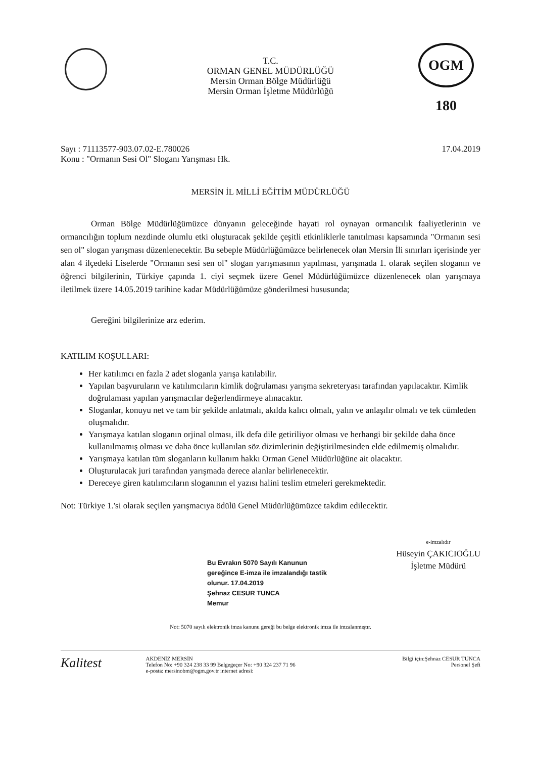OGM 180
T.C.
ORMAN GENEL MÜDÜRLÜĞÜ
Mersin Orman Bölge Müdürlüğü
Mersin Orman İşletme Müdürlüğü
Sayı : 71113577-903.07.02-E.780026
Konu : "Ormanın Sesi Ol" Sloganı Yarışması Hk.
17.04.2019
MERSİN İL MİLLİ EĞİTİM MÜDÜRLÜĞÜ
Orman Bölge Müdürlüğümüzce dünyanın geleceğinde hayati rol oynayan ormancılık faaliyetlerinin ve ormancılığın toplum nezdinde olumlu etki oluşturacak şekilde çeşitli etkinliklerle tanıtılması kapsamında "Ormanın sesi sen ol" slogan yarışması düzenlenecektir. Bu sebeple Müdürlüğümüzce belirlenecek olan Mersin İli sınırları içerisinde yer alan 4 ilçedeki Liselerde "Ormanın sesi sen ol" slogan yarışmasının yapılması, yarışmada 1. olarak seçilen sloganın ve öğrenci bilgilerinin, Türkiye çapında 1. ciyi seçmek üzere Genel Müdürlüğümüzce düzenlenecek olan yarışmaya iletilmek üzere 14.05.2019 tarihine kadar Müdürlüğümüze gönderilmesi hususunda;
Gereğini bilgilerinize arz ederim.
KATILIM KOŞULLARI:
Her katılımcı en fazla 2 adet sloganla yarışa katılabilir.
Yapılan başvuruların ve katılımcıların kimlik doğrulaması yarışma sekreteryası tarafından yapılacaktır. Kimlik doğrulaması yapılan yarışmacılar değerlendirmeye alınacaktır.
Sloganlar, konuyu net ve tam bir şekilde anlatmalı, akılda kalıcı olmalı, yalın ve anlaşılır olmalı ve tek cümleden oluşmalıdır.
Yarışmaya katılan sloganın orjinal olması, ilk defa dile getiriliyor olması ve herhangi bir şekilde daha önce kullanılmamış olması ve daha önce kullanılan söz dizimlerinin değiştirilmesinden elde edilmemiş olmalıdır.
Yarışmaya katılan tüm sloganların kullanım hakkı Orman Genel Müdürlüğüne ait olacaktır.
Oluşturulacak juri tarafından yarışmada derece alanlar belirlenecektir.
Dereceye giren katılımcıların sloganının el yazısı halini teslim etmeleri gerekmektedir.
Not: Türkiye 1.'si olarak seçilen yarışmacıya ödülü Genel Müdürlüğümüzce takdim edilecektir.
Bu Evrakın 5070 Sayılı Kanunun
gereğince E-imza ile imzalandığı tastik
olunur. 17.04.2019
Şehnaz CESUR TUNCA
Memur
e-imzalıdır
Hüseyin ÇAKICIOĞLU
İşletme Müdürü
Not: 5070 sayılı elektronik imza kanunu gereği bu belge elektronik imza ile imzalanmıştır.
Kalitest
AKDENİZ MERSİN
Telefon No: +90 324 238 33 99 Belgegeçer No: +90 324 237 71 96
e-posta: mersinobm@ogm.gov.tr internet adresi:
Bilgi için:Şehnaz CESUR TUNCA
Personel Şefi